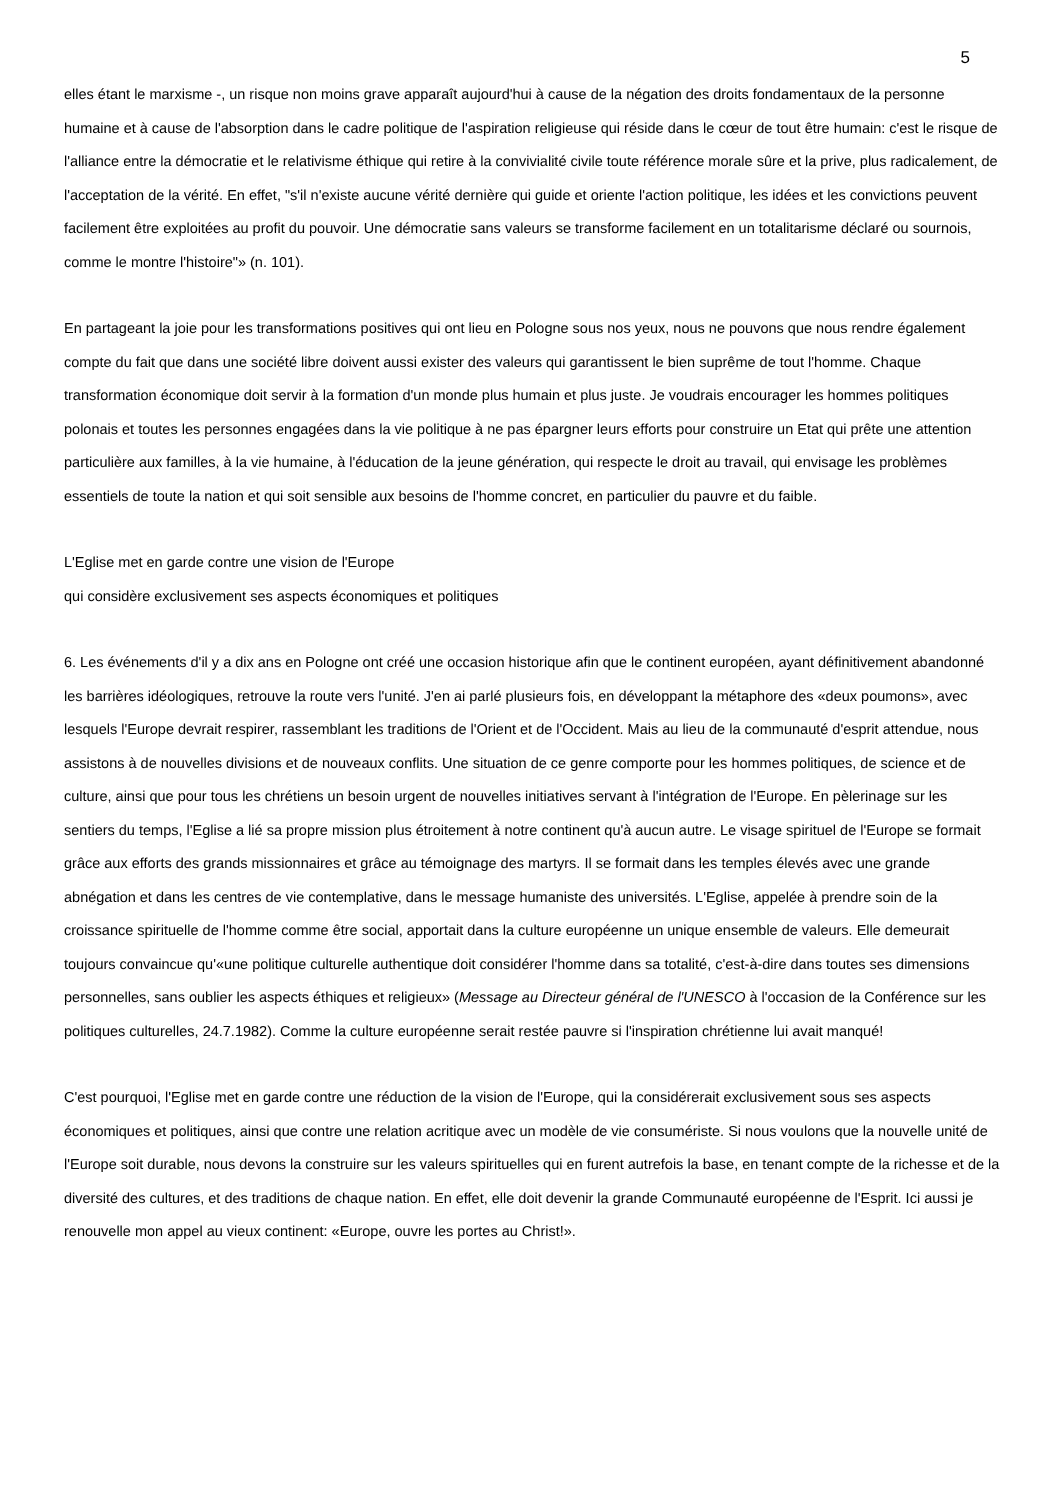5
elles étant le marxisme -, un risque non moins grave apparaît aujourd'hui à cause de la négation des droits fondamentaux de la personne humaine et à cause de l'absorption dans le cadre politique de l'aspiration religieuse qui réside dans le cœur de tout être humain: c'est le risque de l'alliance entre la démocratie et le relativisme éthique qui retire à la convivialité civile toute référence morale sûre et la prive, plus radicalement, de l'acceptation de la vérité. En effet, "s'il n'existe aucune vérité dernière qui guide et oriente l'action politique, les idées et les convictions peuvent facilement être exploitées au profit du pouvoir. Une démocratie sans valeurs se transforme facilement en un totalitarisme déclaré ou sournois, comme le montre l'histoire"» (n. 101).
En partageant la joie pour les transformations positives qui ont lieu en Pologne sous nos yeux, nous ne pouvons que nous rendre également compte du fait que dans une société libre doivent aussi exister des valeurs qui garantissent le bien suprême de tout l'homme. Chaque transformation économique doit servir à la formation d'un monde plus humain et plus juste. Je voudrais encourager les hommes politiques polonais et toutes les personnes engagées dans la vie politique à ne pas épargner leurs efforts pour construire un Etat qui prête une attention particulière aux familles, à la vie humaine, à l'éducation de la jeune génération, qui respecte le droit au travail, qui envisage les problèmes essentiels de toute la nation et qui soit sensible aux besoins de l'homme concret, en particulier du pauvre et du faible.
L'Eglise met en garde contre une vision de l'Europe
qui considère exclusivement ses aspects économiques et politiques
6. Les événements d'il y a dix ans en Pologne ont créé une occasion historique afin que le continent européen, ayant définitivement abandonné les barrières idéologiques, retrouve la route vers l'unité. J'en ai parlé plusieurs fois, en développant la métaphore des «deux poumons», avec lesquels l'Europe devrait respirer, rassemblant les traditions de l'Orient et de l'Occident. Mais au lieu de la communauté d'esprit attendue, nous assistons à de nouvelles divisions et de nouveaux conflits. Une situation de ce genre comporte pour les hommes politiques, de science et de culture, ainsi que pour tous les chrétiens un besoin urgent de nouvelles initiatives servant à l'intégration de l'Europe. En pèlerinage sur les sentiers du temps, l'Eglise a lié sa propre mission plus étroitement à notre continent qu'à aucun autre. Le visage spirituel de l'Europe se formait grâce aux efforts des grands missionnaires et grâce au témoignage des martyrs. Il se formait dans les temples élevés avec une grande abnégation et dans les centres de vie contemplative, dans le message humaniste des universités. L'Eglise, appelée à prendre soin de la croissance spirituelle de l'homme comme être social, apportait dans la culture européenne un unique ensemble de valeurs. Elle demeurait toujours convaincue qu'«une politique culturelle authentique doit considérer l'homme dans sa totalité, c'est-à-dire dans toutes ses dimensions personnelles, sans oublier les aspects éthiques et religieux» (Message au Directeur général de l'UNESCO à l'occasion de la Conférence sur les politiques culturelles, 24.7.1982). Comme la culture européenne serait restée pauvre si l'inspiration chrétienne lui avait manqué!
C'est pourquoi, l'Eglise met en garde contre une réduction de la vision de l'Europe, qui la considérerait exclusivement sous ses aspects économiques et politiques, ainsi que contre une relation acritique avec un modèle de vie consumériste. Si nous voulons que la nouvelle unité de l'Europe soit durable, nous devons la construire sur les valeurs spirituelles qui en furent autrefois la base, en tenant compte de la richesse et de la diversité des cultures, et des traditions de chaque nation. En effet, elle doit devenir la grande Communauté européenne de l'Esprit. Ici aussi je renouvelle mon appel au vieux continent: «Europe, ouvre les portes au Christ!».